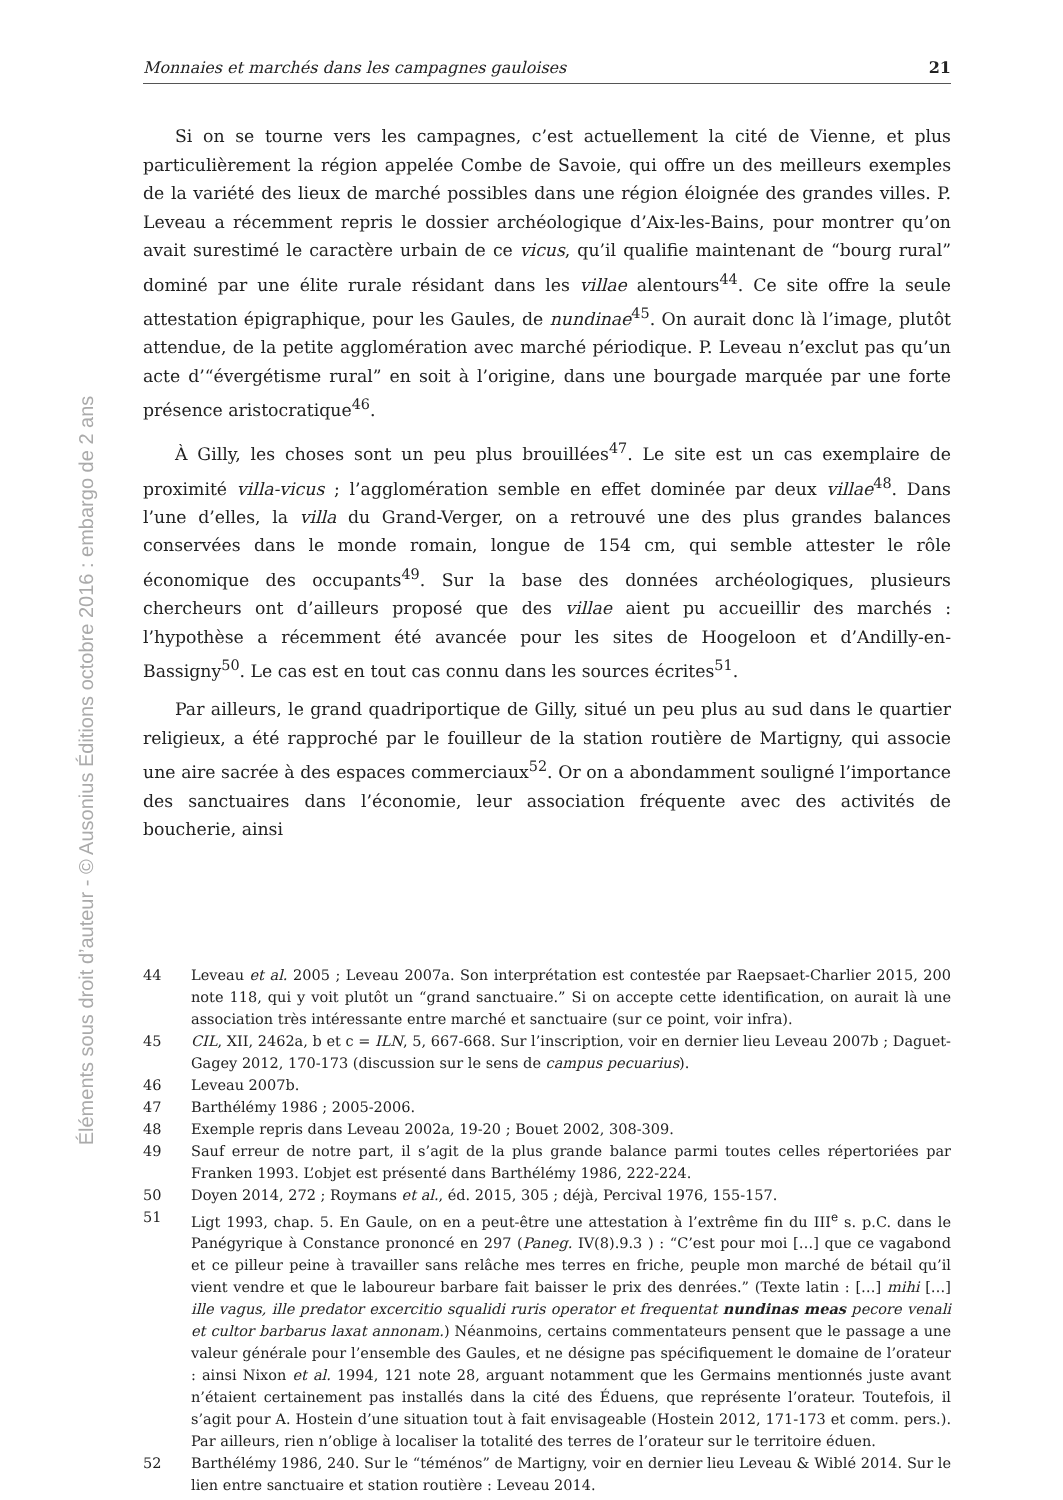Éléments sous droit d’auteur - © Ausonius Éditions octobre 2016 : embargo de 2 ans
Monnaies et marchés dans les campagnes gauloises 21
Si on se tourne vers les campagnes, c’est actuellement la cité de Vienne, et plus particulièrement la région appelée Combe de Savoie, qui offre un des meilleurs exemples de la variété des lieux de marché possibles dans une région éloignée des grandes villes. P. Leveau a récemment repris le dossier archéologique d’Aix-les-Bains, pour montrer qu’on avait surestimé le caractère urbain de ce vicus, qu’il qualifie maintenant de “bourg rural” dominé par une élite rurale résidant dans les villae alentours<sup>44</sup>. Ce site offre la seule attestation épigraphique, pour les Gaules, de nundinae<sup>45</sup>. On aurait donc là l’image, plutôt attendue, de la petite agglomération avec marché périodique. P. Leveau n’exclut pas qu’un acte d’“évergétisme rural” en soit à l’origine, dans une bourgade marquée par une forte présence aristocratique<sup>46</sup>.
À Gilly, les choses sont un peu plus brouillées<sup>47</sup>. Le site est un cas exemplaire de proximité villa-vicus ; l’agglomération semble en effet dominée par deux villae<sup>48</sup>. Dans l’une d’elles, la villa du Grand-Verger, on a retrouvé une des plus grandes balances conservées dans le monde romain, longue de 154 cm, qui semble attester le rôle économique des occupants<sup>49</sup>. Sur la base des données archéologiques, plusieurs chercheurs ont d’ailleurs proposé que des villae aient pu accueillir des marchés : l’hypothèse a récemment été avancée pour les sites de Hoogeloon et d’Andilly-en-Bassigny<sup>50</sup>. Le cas est en tout cas connu dans les sources écrites<sup>51</sup>.
Par ailleurs, le grand quadriportique de Gilly, situé un peu plus au sud dans le quartier religieux, a été rapproché par le fouilleur de la station routière de Martigny, qui associe une aire sacrée à des espaces commerciaux<sup>52</sup>. Or on a abondamment souligné l’importance des sanctuaires dans l’économie, leur association fréquente avec des activités de boucherie, ainsi
44 Leveau et al. 2005 ; Leveau 2007a. Son interprétation est contestée par Raepsaet-Charlier 2015, 200 note 118, qui y voit plutôt un “grand sanctuaire.” Si on accepte cette identification, on aurait là une association très intéressante entre marché et sanctuaire (sur ce point, voir infra).
45 CIL, XII, 2462a, b et c = ILN, 5, 667-668. Sur l’inscription, voir en dernier lieu Leveau 2007b ; Daguet-Gagey 2012, 170-173 (discussion sur le sens de campus pecuarius).
46 Leveau 2007b.
47 Barthélémy 1986 ; 2005-2006.
48 Exemple repris dans Leveau 2002a, 19-20 ; Bouet 2002, 308-309.
49 Sauf erreur de notre part, il s’agit de la plus grande balance parmi toutes celles répertoriées par Franken 1993. L’objet est présenté dans Barthélémy 1986, 222-224.
50 Doyen 2014, 272 ; Roymans et al., éd. 2015, 305 ; déjà, Percival 1976, 155-157.
51 Ligt 1993, chap. 5. En Gaule, on en a peut-être une attestation à l’extrême fin du III<sup>e</sup> s. p.C. dans le Panégyrique à Constance prononcé en 297 (Paneg. IV(8).9.3 ) : “C’est pour moi […] que ce vagabond et ce pilleur peine à travailler sans relâche mes terres en friche, peuple mon marché de bétail qu’il vient vendre et que le laboureur barbare fait baisser le prix des denrées.” (Texte latin : […] mihi […] ille vagus, ille predator excercitio squalidi ruris operator et frequentat nundinas meas pecore venali et cultor barbarus laxat annonam.) Néanmoins, certains commentateurs pensent que le passage a une valeur générale pour l’ensemble des Gaules, et ne désigne pas spécifiquement le domaine de l’orateur : ainsi Nixon et al. 1994, 121 note 28, arguant notamment que les Germains mentionnés juste avant n’étaient certainement pas installés dans la cité des Éduens, que représente l’orateur. Toutefois, il s’agit pour A. Hostein d’une situation tout à fait envisageable (Hostein 2012, 171-173 et comm. pers.). Par ailleurs, rien n’oblige à localiser la totalité des terres de l’orateur sur le territoire éduen.
52 Barthélémy 1986, 240. Sur le “téménos” de Martigny, voir en dernier lieu Leveau & Wiblé 2014. Sur le lien entre sanctuaire et station routière : Leveau 2014.